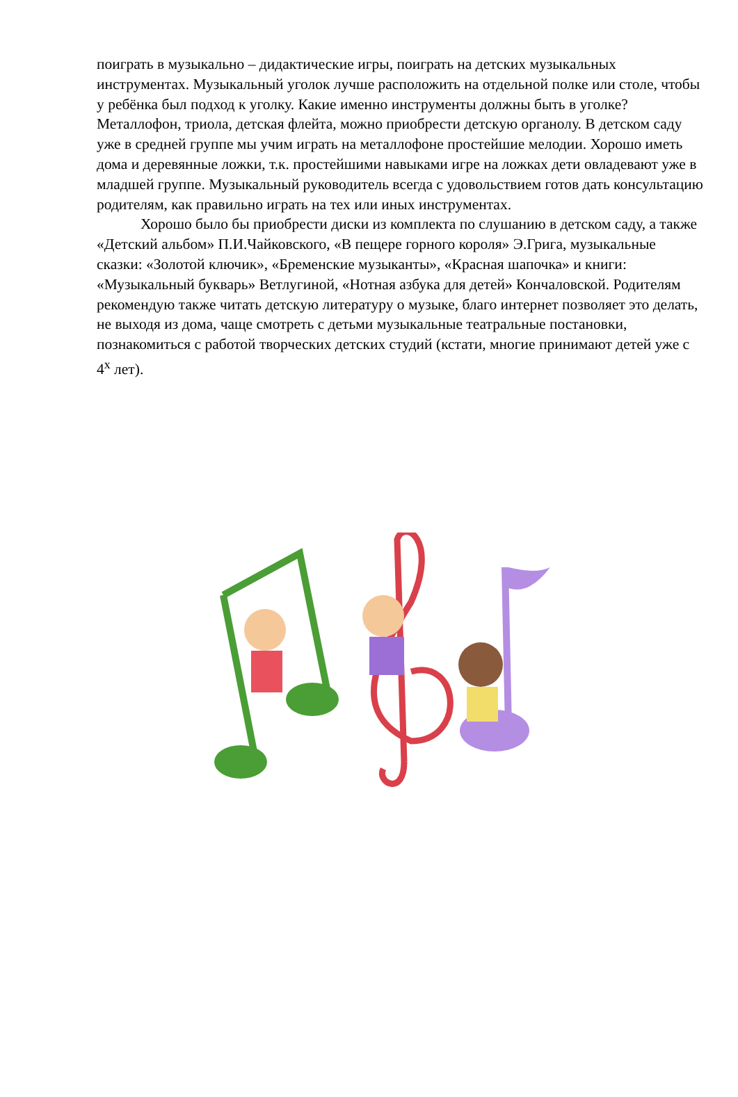поиграть в музыкально – дидактические игры, поиграть на детских музыкальных инструментах. Музыкальный уголок лучше расположить на отдельной полке или столе, чтобы у ребёнка был подход к уголку. Какие именно инструменты должны быть в уголке? Металлофон, триола, детская флейта, можно приобрести детскую органолу. В детском саду уже в средней группе мы учим играть на металлофоне простейшие мелодии. Хорошо иметь дома и деревянные ложки, т.к. простейшими навыками игре на ложках дети овладевают уже в младшей группе. Музыкальный руководитель всегда с удовольствием готов дать консультацию родителям, как правильно играть на тех или иных инструментах.
Хорошо было бы приобрести диски из комплекта по слушанию в детском саду, а также «Детский альбом» П.И.Чайковского, «В пещере горного короля» Э.Грига, музыкальные сказки: «Золотой ключик», «Бременские музыканты», «Красная шапочка» и книги: «Музыкальный букварь» Ветлугиной, «Нотная азбука для детей» Кончаловской. Родителям рекомендую также читать детскую литературу о музыке, благо интернет позволяет это делать, не выходя из дома, чаще смотреть с детьми музыкальные театральные постановки, познакомиться с работой творческих детских студий (кстати, многие принимают детей уже с 4<sup>х</sup> лет).